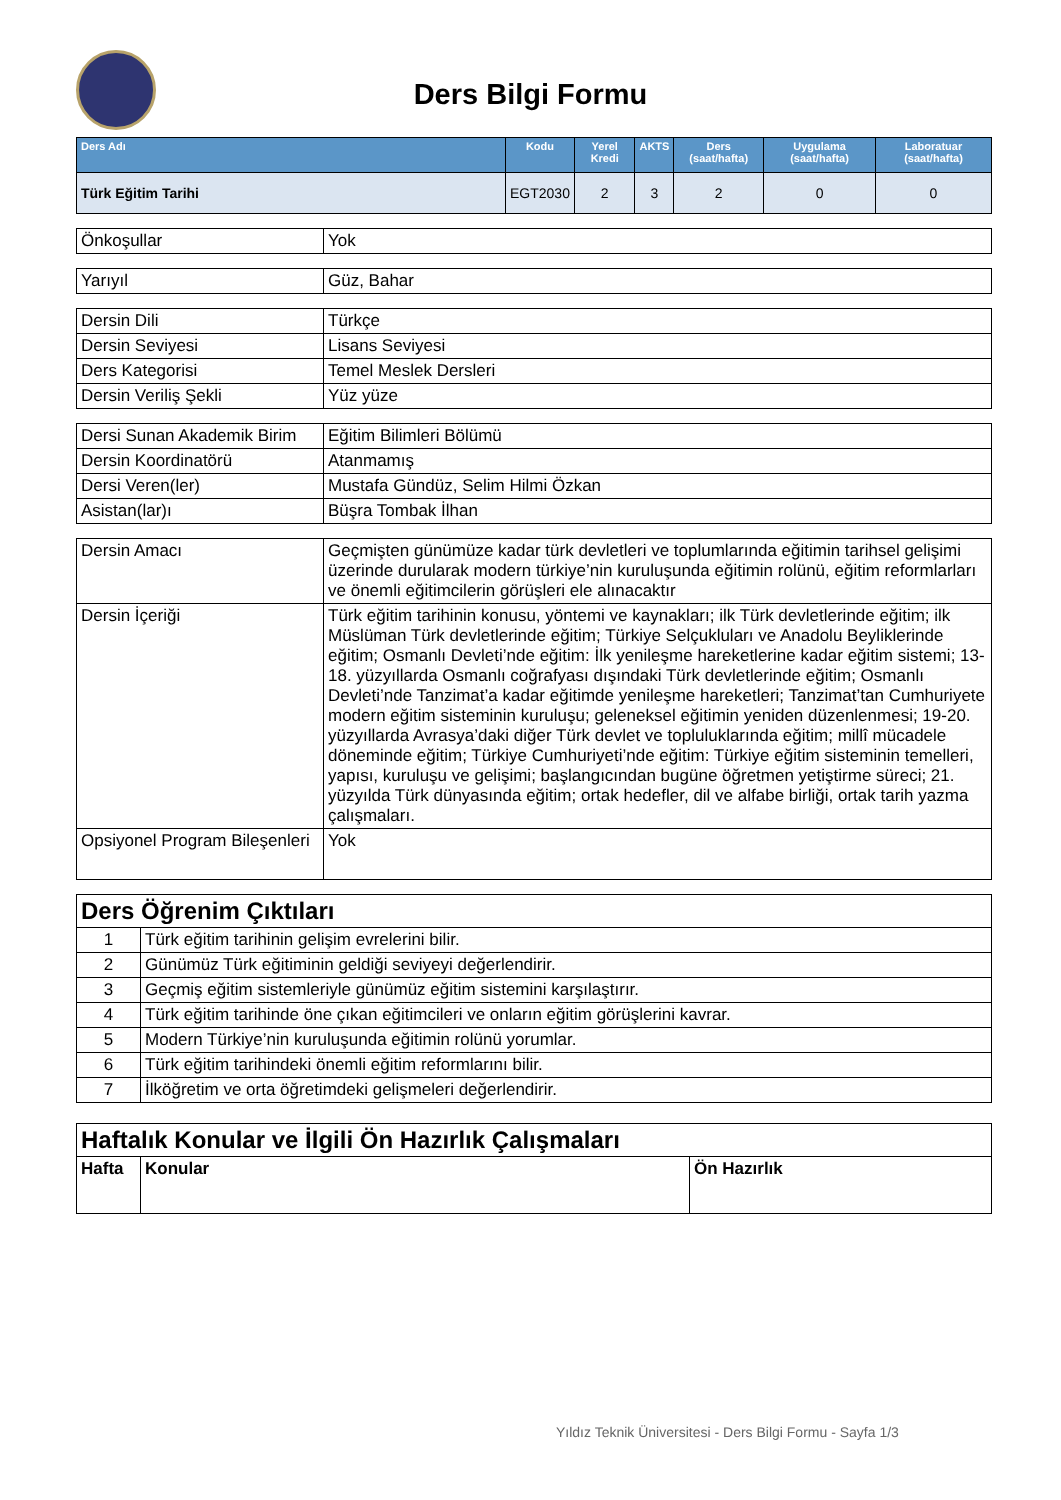Ders Bilgi Formu
| Ders Adı | Kodu | Yerel Kredi | AKTS | Ders (saat/hafta) | Uygulama (saat/hafta) | Laboratuar (saat/hafta) |
| --- | --- | --- | --- | --- | --- | --- |
| Türk Eğitim Tarihi | EGT2030 | 2 | 3 | 2 | 0 | 0 |
| Önkoşullar | Yok |
| Yarıyıl | Güz, Bahar |
| Dersin Dili | Türkçe |
| Dersin Seviyesi | Lisans Seviyesi |
| Ders Kategorisi | Temel Meslek Dersleri |
| Dersin Veriliş Şekli | Yüz yüze |
| Dersi Sunan Akademik Birim | Eğitim Bilimleri Bölümü |
| Dersin Koordinatörü | Atanmamış |
| Dersi Veren(ler) | Mustafa Gündüz, Selim Hilmi Özkan |
| Asistan(lar)ı | Büşra Tombak İlhan |
| Dersin Amacı | Geçmişten günümüze kadar türk devletleri ve toplumlarında eğitimin tarihsel gelişimi üzerinde durularak modern türkiye’nin kuruluşunda eğitimin rolünü, eğitim reformlarları ve önemli eğitimcilerin görüşleri ele alınacaktır |
| Dersin İçeriği | Türk eğitim tarihinin konusu, yöntemi ve kaynakları; ilk Türk devletlerinde eğitim; ilk Müslüman Türk devletlerinde eğitim; Türkiye Selçukluları ve Anadolu Beyliklerinde eğitim; Osmanlı Devleti’nde eğitim: İlk yenileşme hareketlerine kadar eğitim sistemi; 13-18. yüzyıllarda Osmanlı coğrafyası dışındaki Türk devletlerinde eğitim; Osmanlı Devleti’nde Tanzimat’a kadar eğitimde yenileşme hareketleri; Tanzimat’tan Cumhuriyete modern eğitim sisteminin kuruluşu; geleneksel eğitimin yeniden düzenlenmesi; 19-20. yüzyıllarda Avrasya’daki diğer Türk devlet ve topluluklarında eğitim; millî mücadele döneminde eğitim; Türkiye Cumhuriyeti’nde eğitim: Türkiye eğitim sisteminin temelleri, yapısı, kuruluşu ve gelişimi; başlangıcından bugüne öğretmen yetiştirme süreci; 21. yüzyılda Türk dünyasında eğitim; ortak hedefler, dil ve alfabe birliği, ortak tarih yazma çalışmaları. |
| Opsiyonel Program Bileşenleri | Yok |
| Ders Öğrenim Çıktıları | |
| 1 | Türk eğitim tarihinin gelişim evrelerini bilir. |
| 2 | Günümüz Türk eğitiminin geldiği seviyeyi değerlendirir. |
| 3 | Geçmiş eğitim sistemleriyle günümüz eğitim sistemini karşılaştırır. |
| 4 | Türk eğitim tarihinde öne çıkan eğitimcileri ve onların eğitim görüşlerini kavrar. |
| 5 | Modern Türkiye’nin kuruluşunda eğitimin rolünü yorumlar. |
| 6 | Türk eğitim tarihindeki önemli eğitim reformlarını bilir. |
| 7 | İlköğretim ve orta öğretimdeki gelişmeleri değerlendirir. |
| Haftalık Konular ve İlgili Ön Hazırlık Çalışmaları | | |
| Hafta | Konular | Ön Hazırlık |
Yıldız Teknik Üniversitesi - Ders Bilgi Formu - Sayfa 1/3